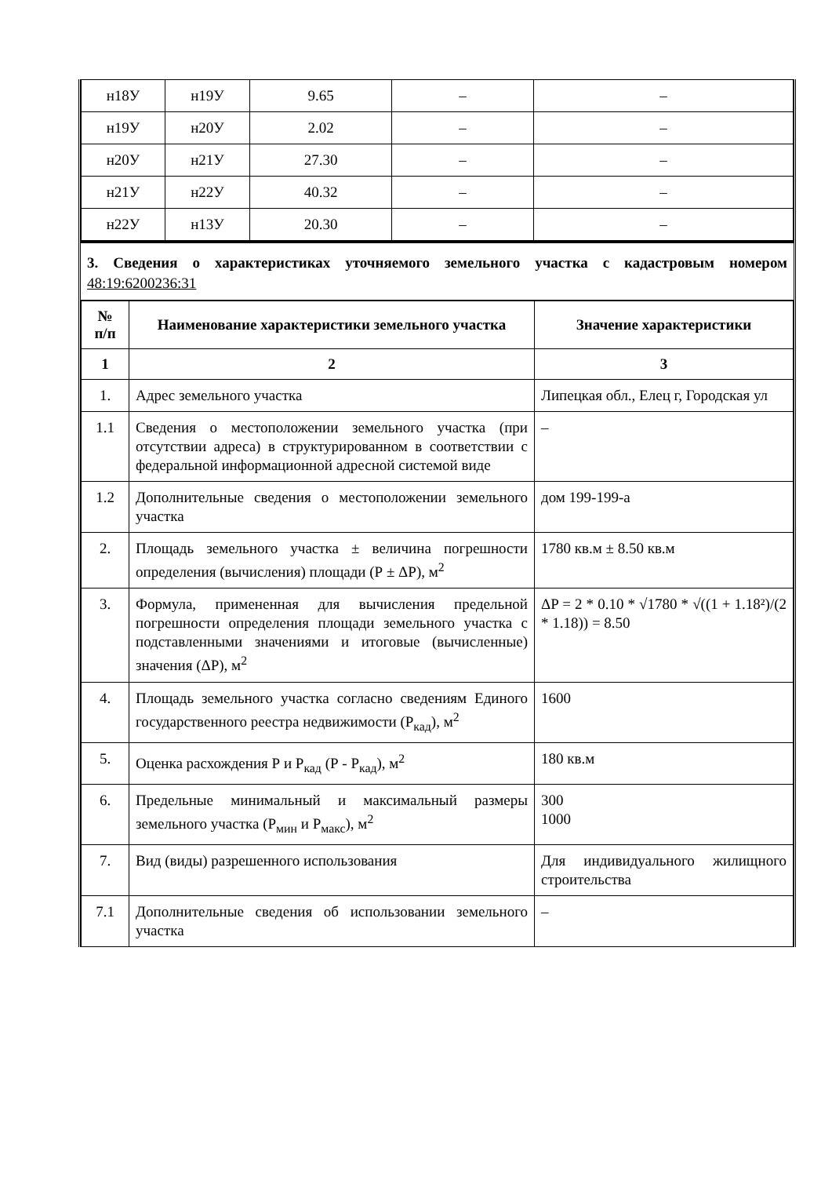| н18У | н19У | 9.65 | – | – |
| н19У | н20У | 2.02 | – | – |
| н20У | н21У | 27.30 | – | – |
| н21У | н22У | 40.32 | – | – |
| н22У | н13У | 20.30 | – | – |
3. Сведения о характеристиках уточняемого земельного участка с кадастровым номером 48:19:6200236:31
| № п/п | Наименование характеристики земельного участка | Значение характеристики |
| --- | --- | --- |
| 1 | 2 | 3 |
| 1. | Адрес земельного участка | Липецкая обл., Елец г, Городская ул |
| 1.1 | Сведения о местоположении земельного участка (при отсутствии адреса) в структурированном в соответствии с федеральной информационной адресной системой виде | – |
| 1.2 | Дополнительные сведения о местоположении земельного участка | дом 199-199-а |
| 2. | Площадь земельного участка ± величина погрешности определения (вычисления) площади (Р ± ΔР), м<sup>2</sup> | 1780 кв.м ± 8.50 кв.м |
| 3. | Формула, примененная для вычисления предельной погрешности определения площади земельного участка с подставленными значениями и итоговые (вычисленные) значения (ΔР), м<sup>2</sup> | ΔP = 2 * 0.10 * √1780 * √((1 + 1.18²)/(2 * 1.18)) = 8.50 |
| 4. | Площадь земельного участка согласно сведениям Единого государственного реестра недвижимости (Р<sub>кад</sub>), м<sup>2</sup> | 1600 |
| 5. | Оценка расхождения Р и Р<sub>кад</sub> (Р - Р<sub>кад</sub>), м<sup>2</sup> | 180 кв.м |
| 6. | Предельные минимальный и максимальный размеры земельного участка (Р<sub>мин</sub> и Р<sub>макс</sub>), м<sup>2</sup> | 300 1000 |
| 7. | Вид (виды) разрешенного использования | Для индивидуального жилищного строительства |
| 7.1 | Дополнительные сведения об использовании земельного участка | – |